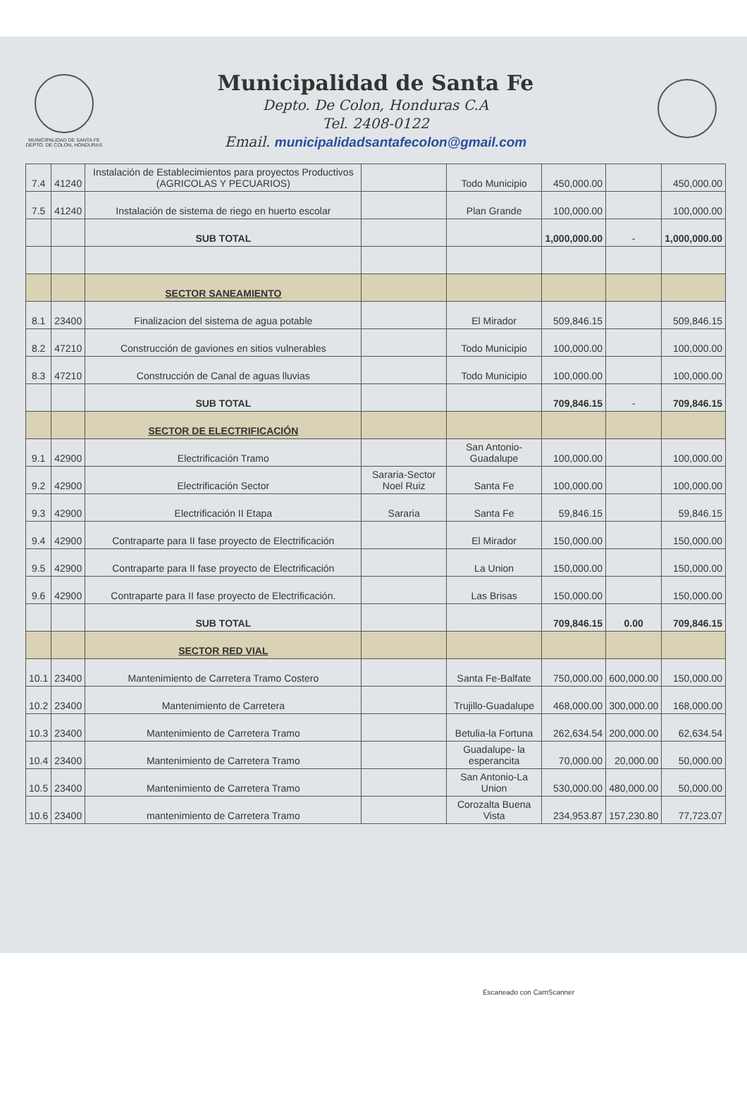MUNICIPALIDAD DE SANTA FE
DEPTO. DE COLON, HONDURAS
Municipalidad de Santa Fe
Depto. De Colon, Honduras C.A
Tel. 2408-0122
Email. municipalidadsantafecolon@gmail.com
| 7.4 | 41240 | Instalación de Establecimientos para proyectos Productivos (AGRICOLAS Y PECUARIOS) | | Todo Municipio | 450,000.00 | | 450,000.00 |
| 7.5 | 41240 | Instalación de sistema de riego en huerto escolar | | Plan Grande | 100,000.00 | | 100,000.00 |
| | | SUB TOTAL | | | 1,000,000.00 | - | 1,000,000.00 |
| | | SECTOR SANEAMIENTO | | | | | |
| 8.1 | 23400 | Finalizacion del sistema de agua potable | | El Mirador | 509,846.15 | | 509,846.15 |
| 8.2 | 47210 | Construcción de gaviones en sitios vulnerables | | Todo Municipio | 100,000.00 | | 100,000.00 |
| 8.3 | 47210 | Construcción de Canal de aguas lluvias | | Todo Municipio | 100,000.00 | | 100,000.00 |
| | | SUB TOTAL | | | 709,846.15 | - | 709,846.15 |
| | | SECTOR DE ELECTRIFICACIÓN | | | | | |
| 9.1 | 42900 | Electrificación Tramo | | San Antonio-Guadalupe | 100,000.00 | | 100,000.00 |
| 9.2 | 42900 | Electrificación Sector | Sararia-Sector Noel Ruiz | Santa Fe | 100,000.00 | | 100,000.00 |
| 9.3 | 42900 | Electrificación II Etapa | Sararia | Santa Fe | 59,846.15 | | 59,846.15 |
| 9.4 | 42900 | Contraparte para II fase proyecto de Electrificación | | El Mirador | 150,000.00 | | 150,000.00 |
| 9.5 | 42900 | Contraparte para II fase proyecto de Electrificación | | La Union | 150,000.00 | | 150,000.00 |
| 9.6 | 42900 | Contraparte para II fase proyecto de Electrificación. | | Las Brisas | 150,000.00 | | 150,000.00 |
| | | SUB TOTAL | | | 709,846.15 | 0.00 | 709,846.15 |
| | | SECTOR RED VIAL | | | | | |
| 10.1 | 23400 | Mantenimiento de Carretera Tramo Costero | | Santa Fe-Balfate | 750,000.00 | 600,000.00 | 150,000.00 |
| 10.2 | 23400 | Mantenimiento de Carretera | | Trujillo-Guadalupe | 468,000.00 | 300,000.00 | 168,000.00 |
| 10.3 | 23400 | Mantenimiento de Carretera Tramo | | Betulia-la Fortuna | 262,634.54 | 200,000.00 | 62,634.54 |
| 10.4 | 23400 | Mantenimiento de Carretera Tramo | | Guadalupe- la esperancita | 70,000.00 | 20,000.00 | 50,000.00 |
| 10.5 | 23400 | Mantenimiento de Carretera Tramo | | San Antonio-La Union | 530,000.00 | 480,000.00 | 50,000.00 |
| 10.6 | 23400 | mantenimiento de Carretera Tramo | | Corozalta Buena Vista | 234,953.87 | 157,230.80 | 77,723.07 |
Escaneado con CamScanner